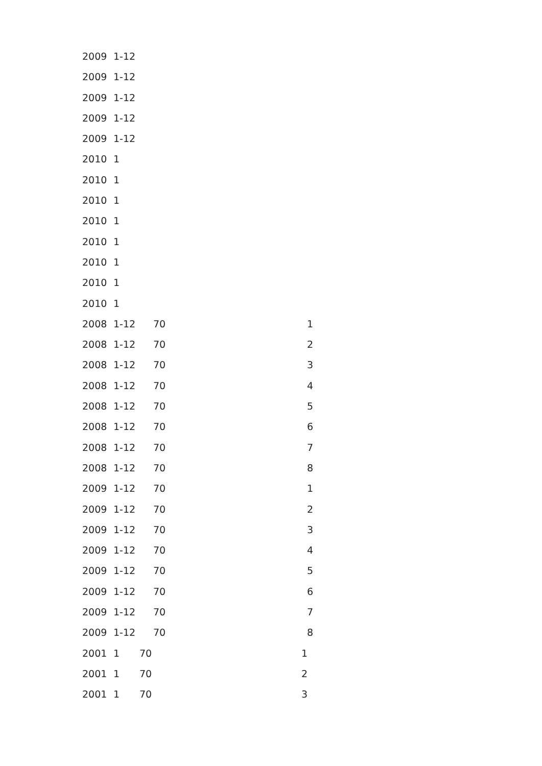2009 1-12
2009 1-12
2009 1-12
2009 1-12
2009 1-12
2010 1
2010 1
2010 1
2010 1
2010 1
2010 1
2010 1
2010 1
2008 1-12 70 1
2008 1-12 70 2
2008 1-12 70 3
2008 1-12 70 4
2008 1-12 70 5
2008 1-12 70 6
2008 1-12 70 7
2008 1-12 70 8
2009 1-12 70 1
2009 1-12 70 2
2009 1-12 70 3
2009 1-12 70 4
2009 1-12 70 5
2009 1-12 70 6
2009 1-12 70 7
2009 1-12 70 8
2001 1 70 1
2001 1 70 2
2001 1 70 3